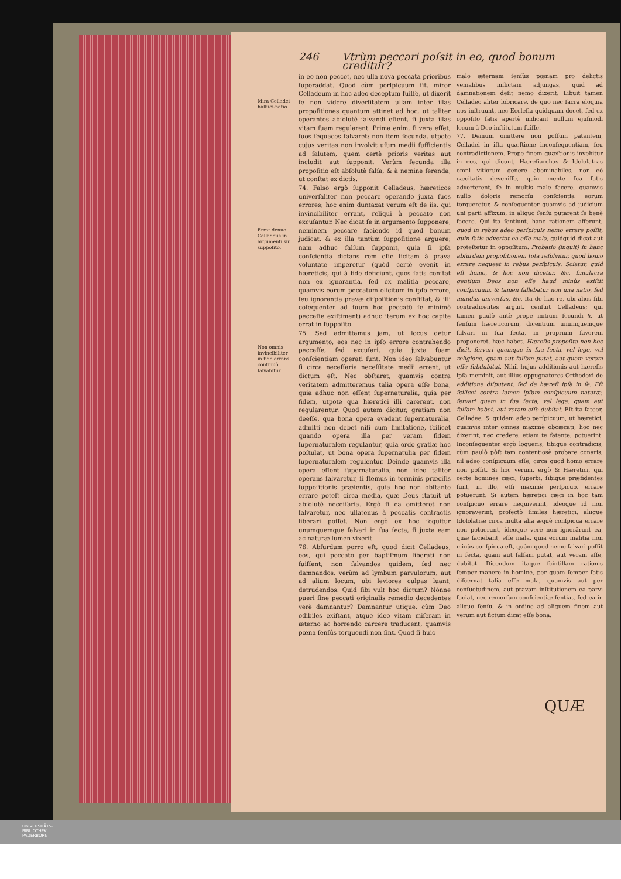246 Vtrùm peccari poſsit in eo, quod bonum creditur?
Mira Celladei halluci-natio.
Errat denuo Celladeus in argumenti sui suppoſito.
Non omnis invincibiliter in fide errans continuò ſalvabitur.
in eo non peccet, nec ulla nova peccata prioribus ſuperaddat. Quod cùm perſpicuum ſit, miror Celladeum in hoc adeo deceptum fuiſſe, ut dixerit ſe non videre diverſitatem ullam inter illas propoſitiones quantum attinet ad hoc, ut taliter operantes abſolutè ſalvandi eſſent, ſi juxta illas vitam ſuam regularent. Prima enim, ſi vera eſſet, ſuos ſequaces ſalvaret; non item ſecunda, utpote cujus veritas non involvit uſum medii ſufficientis ad ſalutem, quem certè prioris veritas aut includit aut ſupponit. Verùm ſecunda illa propoſitio eſt abſolutè falſa, & à nemine ferenda, ut conſtat ex dictis.
74. Falsò ergò ſupponit Celladeus, hæreticos univerſaliter non peccare operando juxta ſuos errores; hoc enim duntaxat verum eſt de iis, qui invincibiliter errant, reliqui à peccato non excuſantur. Nec dicat ſe in argumento ſupponere, neminem peccare faciendo id quod bonum judicat, & ex illa tantùm ſuppoſitione arguere; nam adhuc falſum ſupponit, quia ſi ipſa conſcientia dictans rem eſſe licitam à prava voluntate imperetur (quòd certè evenit in hæreticis, qui à fide deficiunt, quos ſatis conſtat non ex ignorantia, ſed ex malitia peccare, quamvis eorum peccatum elicitum in ipſo errore, ſeu ignorantia pravæ diſpoſitionis conſiſtat, & illi cõſequenter ad ſuum hoc peccatũ ſe minimè peccaſſe exiſtiment) adhuc iterum ex hoc capite errat in ſuppoſito.
75. Sed admittamus jam, ut locus detur argumento, eos nec in ipſo errore contrahendo peccaſſe, ſed excuſari, quia juxta ſuam conſcientiam operati ſunt. Non ideo ſalvabuntur ſi circa neceſſaria neceſſitate medii errent, ut dictum eſt. Nec obſtaret, quamvis contra veritatem admitteremus talia opera eſſe bona, quia adhuc non eſſent ſupernaturalia, quia per fidem, utpote qua hæretici illi carerent, non regularentur. Quod autem dicitur, gratiam non deeſſe, qua bona opera evadant ſupernaturalia, admitti non debet niſi cum limitatione, ſcilicet quando opera illa per veram fidem ſupernaturalem regulantur, quia ordo gratiæ hoc poſtulat, ut bona opera ſupernatulia per fidem ſupernaturalem regulentur. Deinde quamvis illa opera eſſent ſupernaturalia, non ideo taliter operans ſalvaretur, ſi ſtemus in terminis præciſis ſuppoſitionis præſentis, quia hoc non obſtante errare poteſt circa media, quæ Deus ſtatuit ut abſolutè neceſſaria. Ergò ſi ea omitteret non ſalvaretur, nec ullatenus à peccatis contractis liberari poſſet. Non ergò ex hoc ſequitur unumquemque ſalvari in ſua ſecta, ſi juxta eam ac naturæ lumen vixerit.
76. Abſurdum porro eſt, quod dicit Celladeus, eos, qui peccato per baptiſmum liberati non fuiſſent, non ſalvandos quidem, ſed nec damnandos, verùm ad lymbum parvulorum, aut ad alium locum, ubi leviores culpas luant, detrudendos. Quid ſibi vult hoc dictum? Nónne pueri ſine peccati originalis remedio decedentes verè damnantur? Damnantur utique, cùm Deo odibiles exiſtant, atque ideo vitam miſeram in æterno ac horrendo carcere traducent, quamvis pœna ſenſûs torquendi non ſint. Quod ſi huic
malo æternam ſenſûs pœnam pro delictis venialibus inflictam adjungas, quid ad damnationem deſit nemo dixerit. Libuit tamen Celladeo aliter lobricare, de quo nec ſacra eloquia nos inſtruunt, nec Eccleſia quidquam docet, ſed ex oppoſito ſatis apertè indicant nullum ejuſmodi locum à Deo inſtitutum fuiſſe.
77. Demum omittere non poſſum patentem, Celladei in iſta quæſtione inconſequentiam, ſeu contradictionem. Prope finem quæſtionis invehitur in eos, qui dicunt, Hæreſiarchas & Idololatras omni vitiorum genere abominabiles, non eò cæcitatis deveniſſe, quin mente ſua ſatis adverterent, ſe in multis male facere, quamvis nullo doloris remorſu conſcientia eorum torqueretur, & conſequenter quamvis ad judicium uni parti affixum, in aliquo ſenſu putarent ſe benè facere. Qui ita ſentiunt, hanc rationem afferunt, quod in rebus adeo perſpicuis nemo errare poſſit, quin ſatis advertat ea eſſe mala, quidquid dicat aut proteſtetur in oppoſitum. Probatio (inquit) in hanc abſurdam propoſitionem tota reſolvitur, quod homo errare nequeat in rebus perſpicuis. Sciatur, quid eſt homo, & hoc non dicetur, &c. ſimulacra gentium Deos non eſſe haud minùs exiſtit conſpicuum, & tamen fallebatur non una natio, ſed mundus univerſus, &c. Ita de hac re, ubi alios ſibi contradicentes arguit, cenſuit Celladeus; qui tamen paulò antè prope initium ſecundi §. ut ſenſum hæreticorum, dicentium unumquemque ſalvari in ſua ſecta, in proprium favorem proponeret, hæc habet. Hæreſis propoſita non hoc dicit, ſervari quemque in ſua ſecta, vel lege, vel religione, quam aut falſam putat, aut quam veram eſſe ſubdubitat. Nihil hujus additionis aut hæreſis ipſa meminit, aut illius oppugnatores Orthodoxi de additione diſputant, ſed de hæreſi ipſa in ſe. Eſt ſcilicet contra lumen ipſum conſpicuum naturæ, ſervari quem in ſua ſecta, vel lege, quam aut falſam habet, aut veram eſſe dubitat. Eſt ita fateor, Celladee, & quidem adeo perſpicuum, ut hæretici, quamvis inter omnes maximè obcæcati, hoc nec dixerint, nec credere, etiam te fatente, potuerint. Inconſequenter ergò loqueris, tibique contradicis, cùm paulò pòſt tam contentiosè probare conaris, nil adeo conſpicuum eſſe, circa quod homo errare non poſſit. Si hoc verum, ergò & Hæretici, qui certè homines cæci, ſuperbi, ſibique præfidentes ſunt, in illo, etſi maximè perſpicuo, errare potuerunt. Si autem hæretici cæci in hoc tam conſpicuo errare nequiverint, ideoque id non ignoraverint, profectò ſimiles hæretici, aliique Idololatræ circa multa alia æquè conſpicua errare non potuerunt, ideoque verè non ignorârunt ea, quæ faciebant, eſſe mala, quia eorum malitia non minùs conſpicua eſt, quàm quod nemo ſalvari poſſit in ſecta, quam aut falſam putat, aut veram eſſe, dubitat. Dicendum itaque ſcintillam rationis ſemper manere in homine, per quam ſemper ſatis diſcernat talia eſſe mala, quamvis aut per conſuetudinem, aut pravam inſtitutionem ea parvi faciat, nec remorſum conſcientiæ ſentiat, ſed ea in aliquo ſenſu, & in ordine ad aliquem finem aut verum aut fictum dicat eſſe bona.
QUÆ
UNIVERSITÄTS-
BIBLIOTHEK
PADERBORN